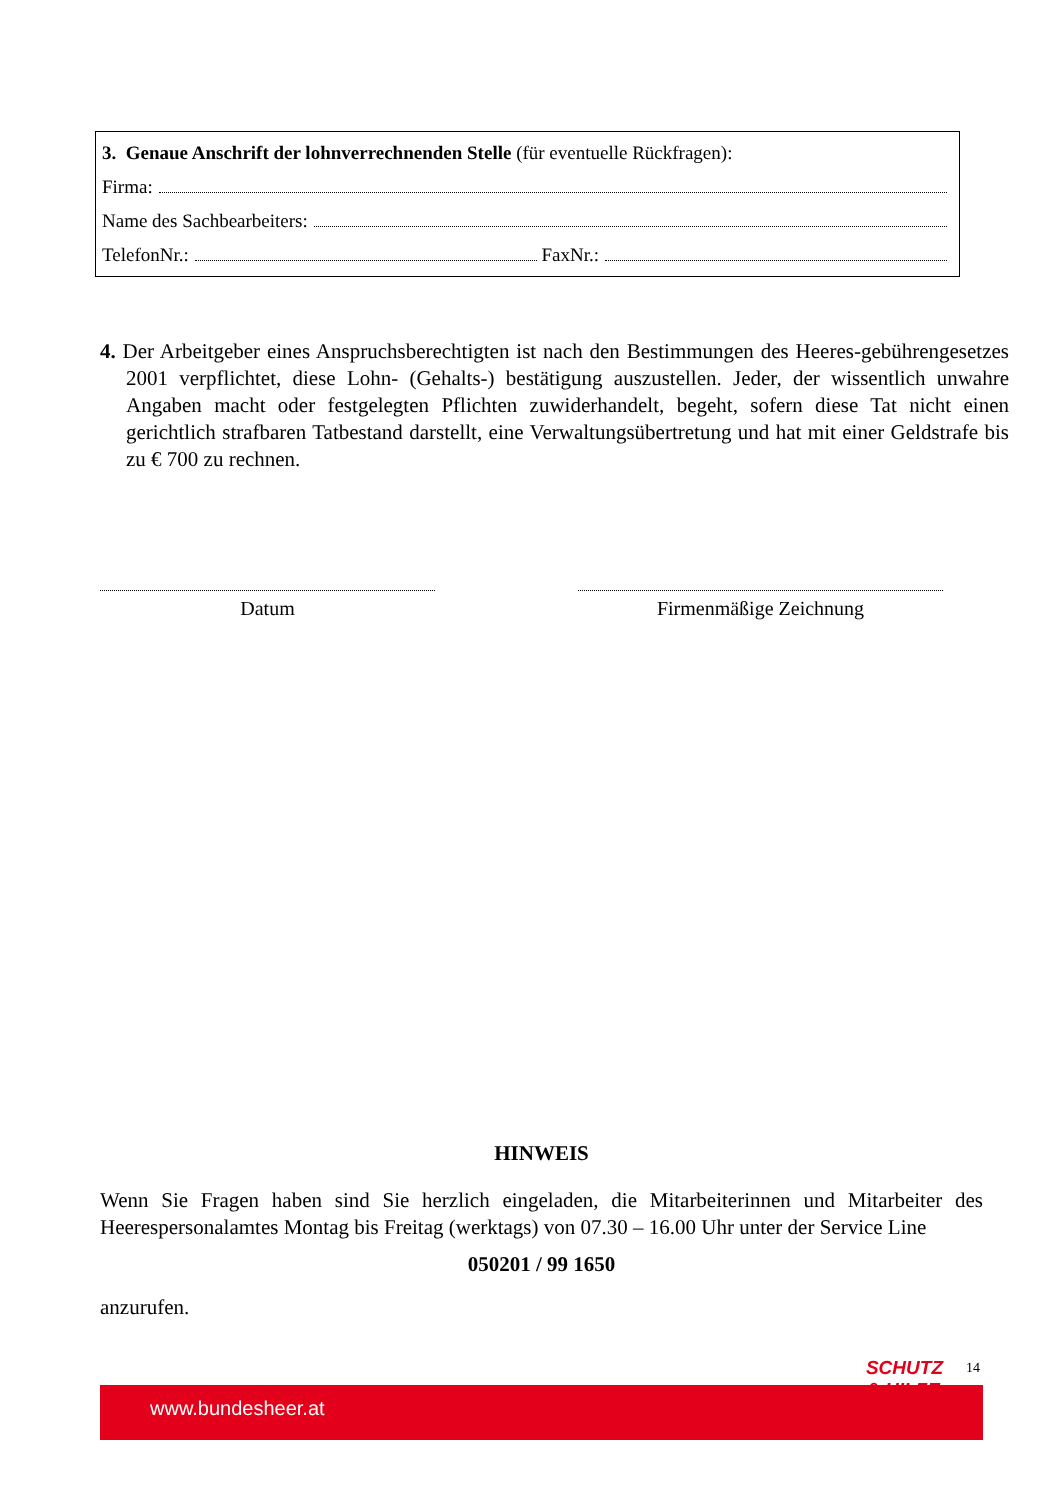3. Genaue Anschrift der lohnverrechnenden Stelle (für eventuelle Rückfragen):
Firma:
Name des Sachbearbeiters:
TelefonNr.: FaxNr.:
4. Der Arbeitgeber eines Anspruchsberechtigten ist nach den Bestimmungen des Heeres-gebührengesetzes 2001 verpflichtet, diese Lohn- (Gehalts-) bestätigung auszustellen. Jeder, der wissentlich unwahre Angaben macht oder festgelegten Pflichten zuwiderhandelt, begeht, sofern diese Tat nicht einen gerichtlich strafbaren Tatbestand darstellt, eine Verwaltungsübertretung und hat mit einer Geldstrafe bis zu € 700 zu rechnen.
Datum Firmenmäßige Zeichnung
HINWEIS
Wenn Sie Fragen haben sind Sie herzlich eingeladen, die Mitarbeiterinnen und Mitarbeiter des Heerespersonalamtes Montag bis Freitag (werktags) von 07.30 – 16.00 Uhr unter der Service Line
050201 / 99 1650
anzurufen.
14
www.bundesheer.at
SCHUTZ
& HILFE